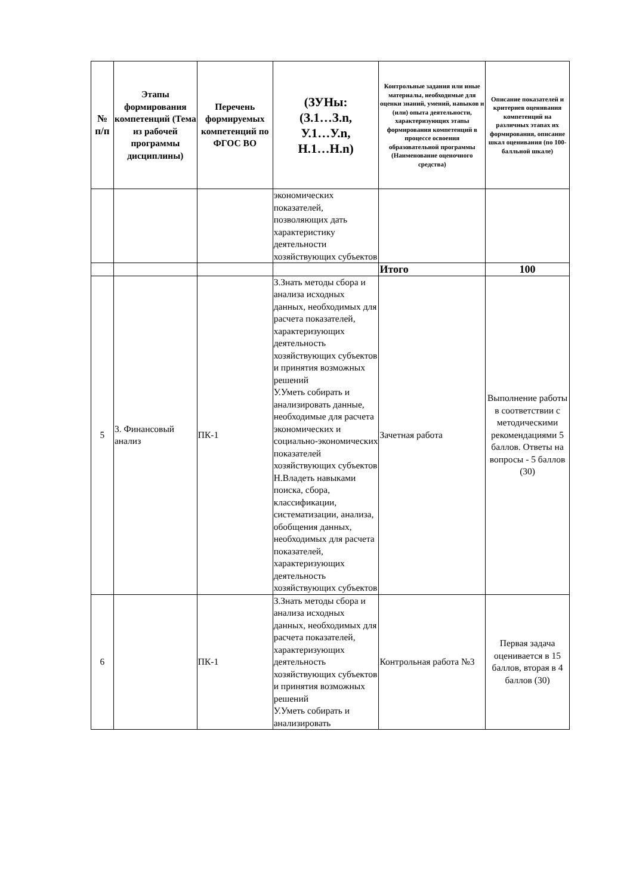| № п/п | Этапы формирования компетенций (Тема из рабочей программы дисциплины) | Перечень формируемых компетенций по ФГОС ВО | (ЗУНы: (З.1…З.n, У.1…У.n, Н.1…Н.n) | Контрольные задания или иные материалы, необходимые для оценки знаний, умений, навыков и (или) опыта деятельности, характеризующих этапы формирования компетенций в процессе освоения образовательной программы (Наименование оценочного средства) | Описание показателей и критериев оценивания компетенций на различных этапах их формирования, описание шкал оценивания (по 100-балльной шкале) |
| --- | --- | --- | --- | --- | --- |
| | | | экономических показателей, позволяющих дать характеристику деятельности хозяйствующих субъектов | | |
| | | | | Итого | 100 |
| 5 | 3. Финансовый анализ | ПК-1 | З.Знать методы сбора и анализа исходных данных, необходимых для расчета показателей, характеризующих деятельность хозяйствующих субъектов и принятия возможных решений У.Уметь собирать и анализировать данные, необходимые для расчета экономических и социально-экономических показателей хозяйствующих субъектов Н.Владеть навыками поиска, сбора, классификации, систематизации, анализа, обобщения данных, необходимых для расчета показателей, характеризующих деятельность хозяйствующих субъектов | Зачетная работа | Выполнение работы в соответствии с методическими рекомендациями 5 баллов. Ответы на вопросы - 5 баллов (30) |
| 6 | | ПК-1 | З.Знать методы сбора и анализа исходных данных, необходимых для расчета показателей, характеризующих деятельность хозяйствующих субъектов и принятия возможных решений У.Уметь собирать и анализировать | Контрольная работа №3 | Первая задача оценивается в 15 баллов, вторая в 4 баллов (30) |